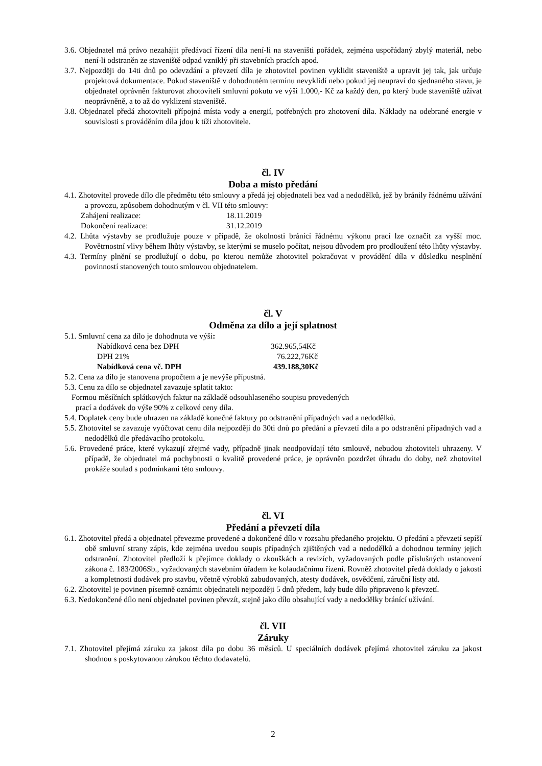3.6. Objednatel má právo nezahájit předávací řízení díla není-li na staveništi pořádek, zejména uspořádaný zbylý materiál, nebo není-li odstraněn ze staveniště odpad vzniklý při stavebních pracích apod.
3.7. Nejpozději do 14ti dnů po odevzdání a převzetí díla je zhotovitel povinen vyklidit staveniště a upravit jej tak, jak určuje projektová dokumentace. Pokud staveniště v dohodnutém termínu nevyklidí nebo pokud jej neupraví do sjednaného stavu, je objednatel oprávněn fakturovat zhotoviteli smluvní pokutu ve výši 1.000,- Kč za každý den, po který bude staveniště užívat neoprávněně, a to až do vyklizení staveniště.
3.8. Objednatel předá zhotoviteli přípojná místa vody a energií, potřebných pro zhotovení díla. Náklady na odebrané energie v souvislosti s prováděním díla jdou k tíži zhotovitele.
čl. IV
Doba a místo předání
4.1. Zhotovitel provede dílo dle předmětu této smlouvy a předá jej objednateli bez vad a nedodělků, jež by bránily řádnému užívání a provozu, způsobem dohodnutým v čl. VII této smlouvy:
Zahájení realizace: 18.11.2019
Dokončení realizace: 31.12.2019
4.2. Lhůta výstavby se prodlužuje pouze v případě, že okolnosti bránící řádnému výkonu prací lze označit za vyšší moc. Povětrnostní vlivy během lhůty výstavby, se kterými se muselo počítat, nejsou důvodem pro prodloužení této lhůty výstavby.
4.3. Termíny plnění se prodlužují o dobu, po kterou nemůže zhotovitel pokračovat v provádění díla v důsledku nesplnění povinností stanovených touto smlouvou objednatelem.
čl. V
Odměna za dílo a její splatnost
5.1. Smluvní cena za dílo je dohodnuta ve výši:
Nabídková cena bez DPH 362.965,54Kč
DPH 21% 76.222,76Kč
Nabídková cena vč. DPH 439.188,30Kč
5.2. Cena za dílo je stanovena propočtem a je nevýše přípustná.
5.3. Cenu za dílo se objednatel zavazuje splatit takto:
Formou měsíčních splátkových faktur na základě odsouhlaseného soupisu provedených
prací a dodávek do výše 90% z celkové ceny díla.
5.4. Doplatek ceny bude uhrazen na základě konečné faktury po odstranění případných vad a nedodělků.
5.5. Zhotovitel se zavazuje vyúčtovat cenu díla nejpozději do 30ti dnů po předání a převzetí díla a po odstranění případných vad a nedodělků dle předávacího protokolu.
5.6. Provedené práce, které vykazují zřejmé vady, případně jinak neodpovídají této smlouvě, nebudou zhotoviteli uhrazeny. V případě, že objednatel má pochybnosti o kvalitě provedené práce, je oprávněn pozdržet úhradu do doby, než zhotovitel prokáže soulad s podmínkami této smlouvy.
čl. VI
Předání a převzetí díla
6.1. Zhotovitel předá a objednatel převezme provedené a dokončené dílo v rozsahu předaného projektu. O předání a převzetí sepíší obě smluvní strany zápis, kde zejména uvedou soupis případných zjištěných vad a nedodělků a dohodnou termíny jejich odstranění. Zhotovitel předloží k přejímce doklady o zkouškách a revizích, vyžadovaných podle příslušných ustanovení zákona č. 183/2006Sb., vyžadovaných stavebním úřadem ke kolaudačnímu řízení. Rovněž zhotovitel předá doklady o jakosti a kompletnosti dodávek pro stavbu, včetně výrobků zabudovaných, atesty dodávek, osvědčení, záruční listy atd.
6.2. Zhotovitel je povinen písemně oznámit objednateli nejpozději 5 dnů předem, kdy bude dílo připraveno k převzetí.
6.3. Nedokončené dílo není objednatel povinen převzít, stejně jako dílo obsahující vady a nedodělky bránící užívání.
čl. VII
Záruky
7.1. Zhotovitel přejímá záruku za jakost díla po dobu 36 měsíců. U speciálních dodávek přejímá zhotovitel záruku za jakost shodnou s poskytovanou zárukou těchto dodavatelů.
2